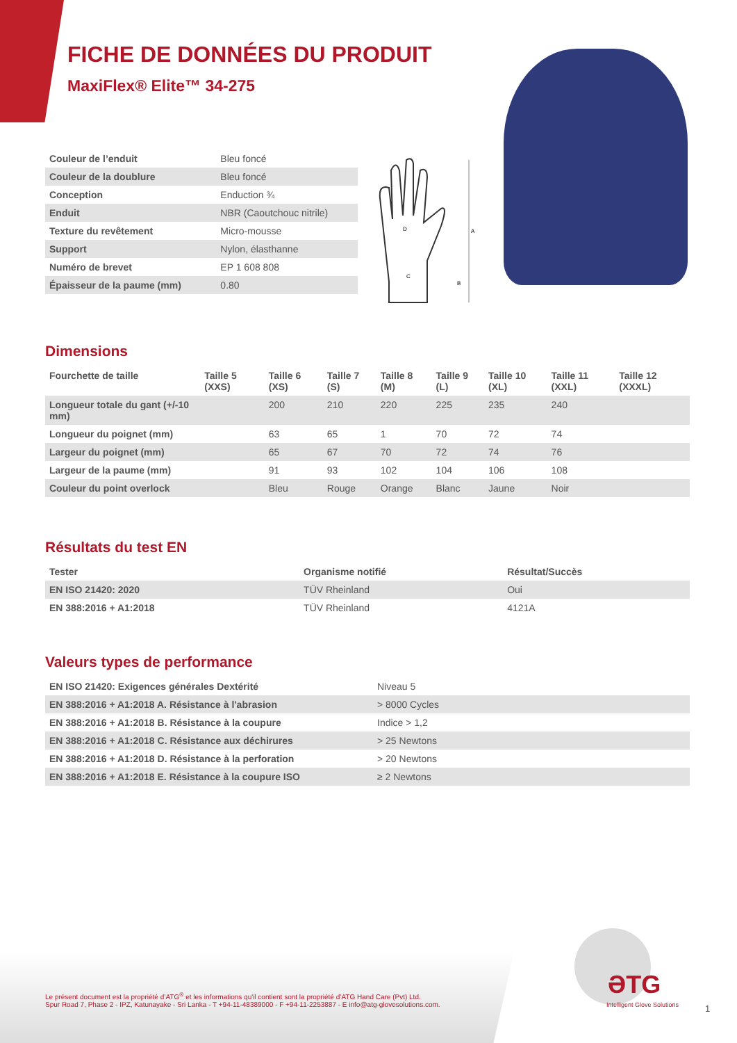FICHE DE DONNÉES DU PRODUIT
MaxiFlex® Elite™ 34-275
| Couleur de l’enduit | Bleu foncé |
| Couleur de la doublure | Bleu foncé |
| Conception | Enduction ¾ |
| Enduit | NBR (Caoutchouc nitrile) |
| Texture du revêtement | Micro-mousse |
| Support | Nylon, élasthanne |
| Numéro de brevet | EP 1 608 808 |
| Épaisseur de la paume (mm) | 0.80 |
A
D
C
B
Dimensions
| Fourchette de taille | Taille 5 (XXS) | Taille 6 (XS) | Taille 7 (S) | Taille 8 (M) | Taille 9 (L) | Taille 10 (XL) | Taille 11 (XXL) | Taille 12 (XXXL) |
| --- | --- | --- | --- | --- | --- | --- | --- | --- |
| Longueur totale du gant (+/-10 mm) | | 200 | 210 | 220 | 225 | 235 | 240 | |
| Longueur du poignet (mm) | | 63 | 65 | 1 | 70 | 72 | 74 | |
| Largeur du poignet (mm) | | 65 | 67 | 70 | 72 | 74 | 76 | |
| Largeur de la paume (mm) | | 91 | 93 | 102 | 104 | 106 | 108 | |
| Couleur du point overlock | | Bleu | Rouge | Orange | Blanc | Jaune | Noir | |
Résultats du test EN
| Tester | Organisme notifié | Résultat/Succès |
| --- | --- | --- |
| EN ISO 21420: 2020 | TÜV Rheinland | Oui |
| EN 388:2016 + A1:2018 | TÜV Rheinland | 4121A |
Valeurs types de performance
| EN ISO 21420: Exigences générales Dextérité | Niveau 5 |
| EN 388:2016 + A1:2018 A. Résistance à l'abrasion | > 8000 Cycles |
| EN 388:2016 + A1:2018 B. Résistance à la coupure | Indice > 1,2 |
| EN 388:2016 + A1:2018 C. Résistance aux déchirures | > 25 Newtons |
| EN 388:2016 + A1:2018 D. Résistance à la perforation | > 20 Newtons |
| EN 388:2016 + A1:2018 E. Résistance à la coupure ISO | ≥ 2 Newtons |
Le présent document est la propriété d’ATG<sup>®</sup> et les informations qu'il contient sont la propriété d’ATG Hand Care (Pvt) Ltd.
Spur Road 7, Phase 2 - IPZ, Katunayake - Sri Lanka - T +94-11-48389000 - F +94-11-2253887 - E info@atg-glovesolutions.com.
ƏTG
Intelligent Glove Solutions 1